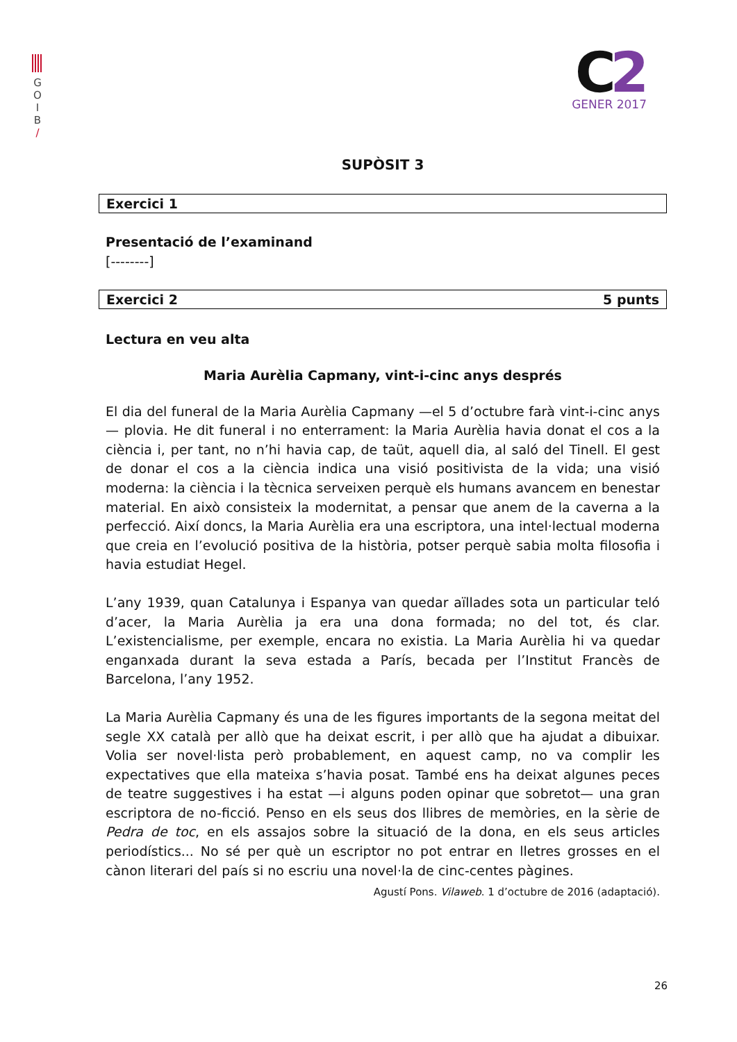G
O
I
B
/
C2
GENER 2017
SUPÒSIT 3
Exercici 1
Presentació de l’examinand
[--------]
Exercici 2 5 punts
Lectura en veu alta
Maria Aurèlia Capmany, vint-i-cinc anys després
El dia del funeral de la Maria Aurèlia Capmany —el 5 d’octubre farà vint-i-cinc anys— plovia. He dit funeral i no enterrament: la Maria Aurèlia havia donat el cos a la ciència i, per tant, no n’hi havia cap, de taüt, aquell dia, al saló del Tinell. El gest de donar el cos a la ciència indica una visió positivista de la vida; una visió moderna: la ciència i la tècnica serveixen perquè els humans avancem en benestar material. En això consisteix la modernitat, a pensar que anem de la caverna a la perfecció. Així doncs, la Maria Aurèlia era una escriptora, una intel·lectual moderna que creia en l’evolució positiva de la història, potser perquè sabia molta filosofia i havia estudiat Hegel.
L’any 1939, quan Catalunya i Espanya van quedar aïllades sota un particular teló d’acer, la Maria Aurèlia ja era una dona formada; no del tot, és clar. L’existencialisme, per exemple, encara no existia. La Maria Aurèlia hi va quedar enganxada durant la seva estada a París, becada per l’Institut Francès de Barcelona, l’any 1952.
La Maria Aurèlia Capmany és una de les figures importants de la segona meitat del segle XX català per allò que ha deixat escrit, i per allò que ha ajudat a dibuixar. Volia ser novel·lista però probablement, en aquest camp, no va complir les expectatives que ella mateixa s’havia posat. També ens ha deixat algunes peces de teatre suggestives i ha estat —i alguns poden opinar que sobretot— una gran escriptora de no-ficció. Penso en els seus dos llibres de memòries, en la sèrie de Pedra de toc, en els assajos sobre la situació de la dona, en els seus articles periodístics... No sé per què un escriptor no pot entrar en lletres grosses en el cànon literari del país si no escriu una novel·la de cinc-centes pàgines.
Agustí Pons. Vilaweb. 1 d’octubre de 2016 (adaptació).
26